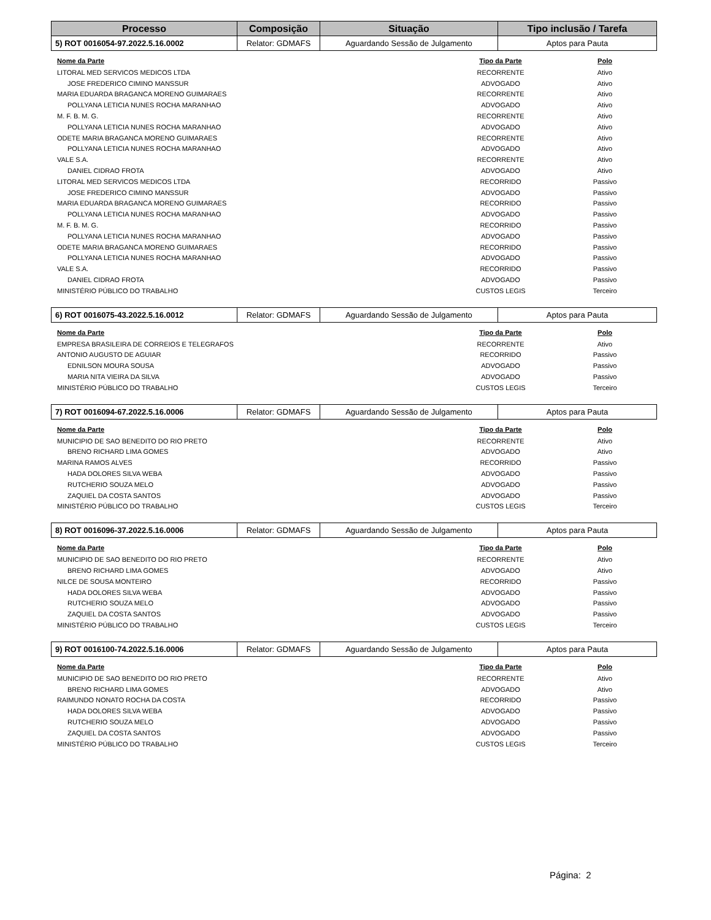| Processo | Composição | Situação | Tipo inclusão / Tarefa |
| --- | --- | --- | --- |
| 5) ROT 0016054-97.2022.5.16.0002 | Relator: GDMAFS | Aguardando Sessão de Julgamento | Aptos para Pauta |
| Nome da Parte | Tipo da Parte | Polo |
| --- | --- | --- |
| LITORAL MED SERVICOS MEDICOS LTDA | RECORRENTE | Ativo |
| JOSE FREDERICO CIMINO MANSSUR | ADVOGADO | Ativo |
| MARIA EDUARDA BRAGANCA MORENO GUIMARAES | RECORRENTE | Ativo |
| POLLYANA LETICIA NUNES ROCHA MARANHAO | ADVOGADO | Ativo |
| M. F. B. M. G. | RECORRENTE | Ativo |
| POLLYANA LETICIA NUNES ROCHA MARANHAO | ADVOGADO | Ativo |
| ODETE MARIA BRAGANCA MORENO GUIMARAES | RECORRENTE | Ativo |
| POLLYANA LETICIA NUNES ROCHA MARANHAO | ADVOGADO | Ativo |
| VALE S.A. | RECORRENTE | Ativo |
| DANIEL CIDRAO FROTA | ADVOGADO | Ativo |
| LITORAL MED SERVICOS MEDICOS LTDA | RECORRIDO | Passivo |
| JOSE FREDERICO CIMINO MANSSUR | ADVOGADO | Passivo |
| MARIA EDUARDA BRAGANCA MORENO GUIMARAES | RECORRIDO | Passivo |
| POLLYANA LETICIA NUNES ROCHA MARANHAO | ADVOGADO | Passivo |
| M. F. B. M. G. | RECORRIDO | Passivo |
| POLLYANA LETICIA NUNES ROCHA MARANHAO | ADVOGADO | Passivo |
| ODETE MARIA BRAGANCA MORENO GUIMARAES | RECORRIDO | Passivo |
| POLLYANA LETICIA NUNES ROCHA MARANHAO | ADVOGADO | Passivo |
| VALE S.A. | RECORRIDO | Passivo |
| DANIEL CIDRAO FROTA | ADVOGADO | Passivo |
| MINISTÉRIO PÚBLICO DO TRABALHO | CUSTOS LEGIS | Terceiro |
| 6) ROT 0016075-43.2022.5.16.0012 | Relator: GDMAFS | Aguardando Sessão de Julgamento | Aptos para Pauta |
| Nome da Parte | Tipo da Parte | Polo |
| --- | --- | --- |
| EMPRESA BRASILEIRA DE CORREIOS E TELEGRAFOS | RECORRENTE | Ativo |
| ANTONIO AUGUSTO DE AGUIAR | RECORRIDO | Passivo |
| EDNILSON MOURA SOUSA | ADVOGADO | Passivo |
| MARIA NITA VIEIRA DA SILVA | ADVOGADO | Passivo |
| MINISTÉRIO PÚBLICO DO TRABALHO | CUSTOS LEGIS | Terceiro |
| 7) ROT 0016094-67.2022.5.16.0006 | Relator: GDMAFS | Aguardando Sessão de Julgamento | Aptos para Pauta |
| Nome da Parte | Tipo da Parte | Polo |
| --- | --- | --- |
| MUNICIPIO DE SAO BENEDITO DO RIO PRETO | RECORRENTE | Ativo |
| BRENO RICHARD LIMA GOMES | ADVOGADO | Ativo |
| MARINA RAMOS ALVES | RECORRIDO | Passivo |
| HADA DOLORES SILVA WEBA | ADVOGADO | Passivo |
| RUTCHERIO SOUZA MELO | ADVOGADO | Passivo |
| ZAQUIEL DA COSTA SANTOS | ADVOGADO | Passivo |
| MINISTÉRIO PÚBLICO DO TRABALHO | CUSTOS LEGIS | Terceiro |
| 8) ROT 0016096-37.2022.5.16.0006 | Relator: GDMAFS | Aguardando Sessão de Julgamento | Aptos para Pauta |
| Nome da Parte | Tipo da Parte | Polo |
| --- | --- | --- |
| MUNICIPIO DE SAO BENEDITO DO RIO PRETO | RECORRENTE | Ativo |
| BRENO RICHARD LIMA GOMES | ADVOGADO | Ativo |
| NILCE DE SOUSA MONTEIRO | RECORRIDO | Passivo |
| HADA DOLORES SILVA WEBA | ADVOGADO | Passivo |
| RUTCHERIO SOUZA MELO | ADVOGADO | Passivo |
| ZAQUIEL DA COSTA SANTOS | ADVOGADO | Passivo |
| MINISTÉRIO PÚBLICO DO TRABALHO | CUSTOS LEGIS | Terceiro |
| 9) ROT 0016100-74.2022.5.16.0006 | Relator: GDMAFS | Aguardando Sessão de Julgamento | Aptos para Pauta |
| Nome da Parte | Tipo da Parte | Polo |
| --- | --- | --- |
| MUNICIPIO DE SAO BENEDITO DO RIO PRETO | RECORRENTE | Ativo |
| BRENO RICHARD LIMA GOMES | ADVOGADO | Ativo |
| RAIMUNDO NONATO ROCHA DA COSTA | RECORRIDO | Passivo |
| HADA DOLORES SILVA WEBA | ADVOGADO | Passivo |
| RUTCHERIO SOUZA MELO | ADVOGADO | Passivo |
| ZAQUIEL DA COSTA SANTOS | ADVOGADO | Passivo |
| MINISTÉRIO PÚBLICO DO TRABALHO | CUSTOS LEGIS | Terceiro |
Página: 2